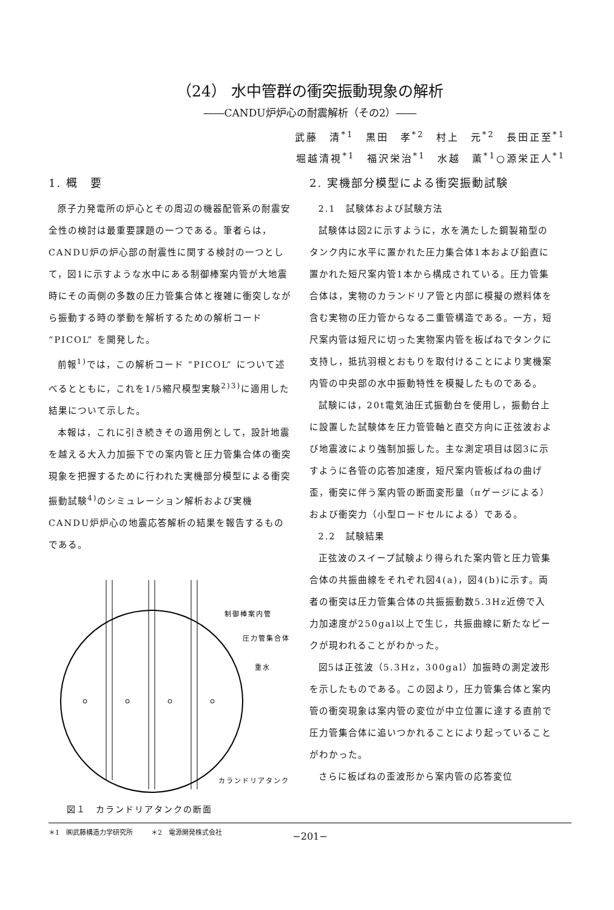（24） 水中管群の衝突振動現象の解析
――CANDU炉炉心の耐震解析（その2）――
武藤　清<sup>*1</sup>　黒田　孝<sup>*2</sup>　村上　元<sup>*2</sup>　長田正至<sup>*1</sup>
堀越清視<sup>*1</sup>　福沢栄治<sup>*1</sup>　水越　薫<sup>*1</sup>○源栄正人<sup>*1</sup>
1. 概　要
原子力発電所の炉心とその周辺の機器配管系の耐震安全性の検討は最重要課題の一つである。筆者らは，CANDU炉の炉心部の耐震性に関する検討の一つとして，図1に示すような水中にある制御棒案内管が大地震時にその両側の多数の圧力管集合体と複雑に衝突しながら振動する時の挙動を解析するための解析コード “PICOL” を開発した。
前報<sup>1)</sup>では，この解析コード “PICOL” について述べるとともに，これを1/5縮尺模型実験<sup>2)3)</sup>に適用した結果について示した。
本報は，これに引き続きその適用例として，設計地震を越える大入力加振下での案内管と圧力管集合体の衝突現象を把握するために行われた実機部分模型による衝突振動試験<sup>4)</sup>のシミュレーション解析および実機CANDU炉炉心の地震応答解析の結果を報告するものである。
制御棒案内管
圧力管集合体
重水
カランドリアタンク
図１　カランドリアタンクの断面
2. 実機部分模型による衝突振動試験
2.1　試験体および試験方法
試験体は図2に示すように，水を満たした鋼製箱型のタンク内に水平に置かれた圧力集合体1本および鉛直に置かれた短尺案内管1本から構成されている。圧力管集合体は，実物のカランドリア管と内部に模擬の燃料体を含む実物の圧力管からなる二重管構造である。一方，短尺案内管は短尺に切った実物案内管を板ばねでタンクに支持し，抵抗羽根とおもりを取付けることにより実機案内管の中央部の水中振動特性を模擬したものである。
試験には，20t電気油圧式振動台を使用し，振動台上に設置した試験体を圧力管管軸と直交方向に正弦波および地震波により強制加振した。主な測定項目は図3に示すように各管の応答加速度，短尺案内管板ばねの曲げ歪，衝突に伴う案内管の断面変形量（πゲージによる）および衝突力（小型ロードセルによる）である。
2.2　試験結果
正弦波のスイープ試験より得られた案内管と圧力管集合体の共振曲線をそれぞれ図4(a)，図4(b)に示す。両者の衝突は圧力管集合体の共振振動数5.3Hz近傍で入力加速度が250gal以上で生じ，共振曲線に新たなピークが現われることがわかった。
図5は正弦波（5.3Hz，300gal）加振時の測定波形を示したものである。この図より，圧力管集合体と案内管の衝突現象は案内管の変位が中立位置に達する直前で圧力管集合体に追いつかれることにより起っていることがわかった。
さらに板ばねの歪波形から案内管の応答変位
＊1　㈱武藤構造力学研究所 ＊2　電源開発株式会社
−201−